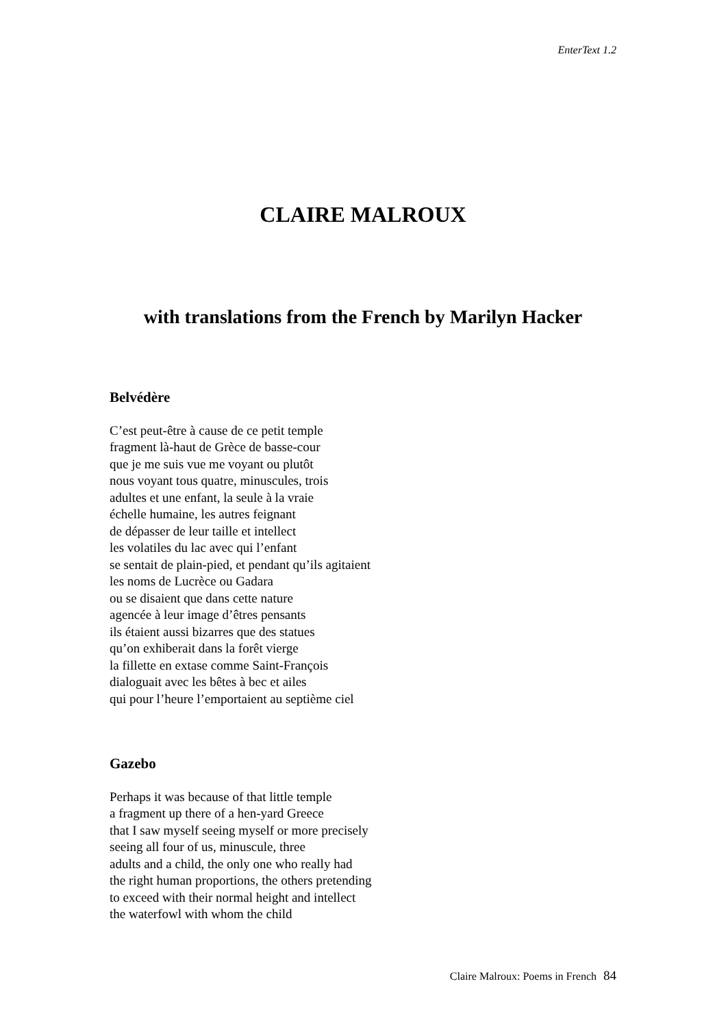EnterText 1.2
CLAIRE MALROUX
with translations from the French by Marilyn Hacker
Belvédère
C’est peut-être à cause de ce petit temple
fragment là-haut de Grèce de basse-cour
que je me suis vue me voyant ou plutôt
nous voyant tous quatre, minuscules, trois
adultes et une enfant, la seule à la vraie
échelle humaine, les autres feignant
de dépasser de leur taille et intellect
les volatiles du lac avec qui l’enfant
se sentait de plain-pied, et pendant qu’ils agitaient
les noms de Lucrèce ou Gadara
ou se disaient que dans cette nature
agencée à leur image d’êtres pensants
ils étaient aussi bizarres que des statues
qu’on exhiberait dans la forêt vierge
la fillette en extase comme Saint-François
dialoguait avec les bêtes à bec et ailes
qui pour l’heure l’emportaient au septième ciel
Gazebo
Perhaps it was because of that little temple
a fragment up there of a hen-yard Greece
that I saw myself seeing myself or more precisely
seeing all four of us, minuscule, three
adults and a child, the only one who really had
the right human proportions, the others pretending
to exceed with their normal height and intellect
the waterfowl with whom the child
Claire Malroux: Poems in French 84